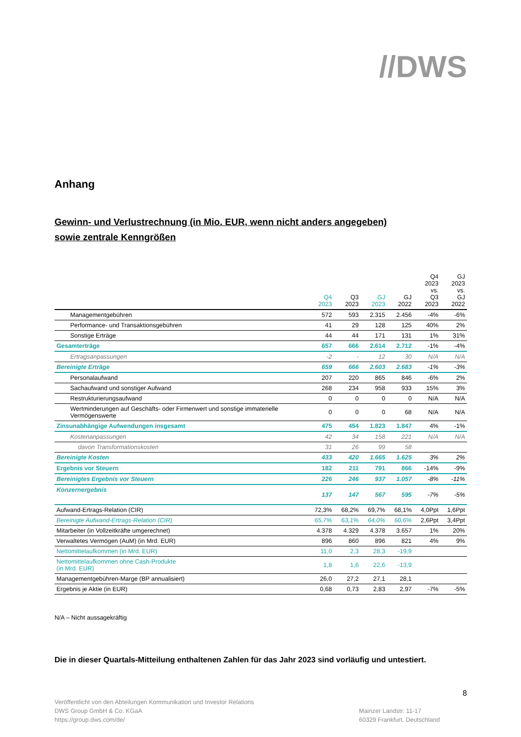//DWS
Anhang
Gewinn- und Verlustrechnung (in Mio. EUR, wenn nicht anders angegeben)
sowie zentrale Kenngrößen
| | Q4 2023 | Q3 2023 | GJ 2023 | GJ 2022 | Q4 2023 vs. Q3 2023 | GJ 2023 vs. GJ 2022 |
| --- | --- | --- | --- | --- | --- | --- |
| Managementgebühren | 572 | 593 | 2.315 | 2.456 | -4% | -6% |
| Performance- und Transaktionsgebühren | 41 | 29 | 128 | 125 | 40% | 2% |
| Sonstige Erträge | 44 | 44 | 171 | 131 | 1% | 31% |
| Gesamterträge | 657 | 666 | 2.614 | 2.712 | -1% | -4% |
| Ertragsanpassungen | -2 | - | 12 | 30 | N/A | N/A |
| Bereinigte Erträge | 659 | 666 | 2.603 | 2.683 | -1% | -3% |
| Personalaufwand | 207 | 220 | 865 | 846 | -6% | 2% |
| Sachaufwand und sonstiger Aufwand | 268 | 234 | 958 | 933 | 15% | 3% |
| Restrukturierungsaufwand | 0 | 0 | 0 | 0 | N/A | N/A |
| Wertminderungen auf Geschäfts- oder Firmenwert und sonstige immaterielle Vermögenswerte | 0 | 0 | 0 | 68 | N/A | N/A |
| Zinsunabhängige Aufwendungen insgesamt | 475 | 454 | 1.823 | 1.847 | 4% | -1% |
| Kostenanpassungen | 42 | 34 | 158 | 221 | N/A | N/A |
| davon Transformationskosten | 31 | 26 | 99 | 58 | | |
| Bereinigte Kosten | 433 | 420 | 1.665 | 1.625 | 3% | 2% |
| Ergebnis vor Steuern | 182 | 211 | 791 | 866 | -14% | -9% |
| Bereinigtes Ergebnis vor Steuern | 226 | 246 | 937 | 1.057 | -8% | -11% |
| Konzernergebnis | 137 | 147 | 567 | 595 | -7% | -5% |
| Aufwand-Ertrags-Relation (CIR) | 72,3% | 68,2% | 69,7% | 68,1% | 4,0Ppt | 1,6Ppt |
| Bereinigte Aufwand-Ertrags-Relation (CIR) | 65,7% | 63,1% | 64,0% | 60,6% | 2,6Ppt | 3,4Ppt |
| Mitarbeiter (in Vollzeitkräfte umgerechnet) | 4.378 | 4.329 | 4.378 | 3.657 | 1% | 20% |
| Verwaltetes Vermögen (AuM) (in Mrd. EUR) | 896 | 860 | 896 | 821 | 4% | 9% |
| Nettomittelaufkommen (in Mrd. EUR) | 11,0 | 2,3 | 28,3 | -19,9 | | |
| Nettomittelaufkommen ohne Cash-Produkte (in Mrd. EUR) | 1,8 | 1,6 | 22,6 | -13,9 | | |
| Managementgebühren-Marge (BP annualisiert) | 26,0 | 27,2 | 27,1 | 28,1 | | |
| Ergebnis je Aktie (in EUR) | 0,68 | 0,73 | 2,83 | 2,97 | -7% | -5% |
N/A – Nicht aussagekräftig
Die in dieser Quartals-Mitteilung enthaltenen Zahlen für das Jahr 2023 sind vorläufig und untestiert.
8
Veröffentlicht von den Abteilungen Kommunikation und Investor Relations
DWS Group GmbH & Co. KGaA
https://group.dws.com/de/
Mainzer Landstr. 11-17
60329 Frankfurt, Deutschland